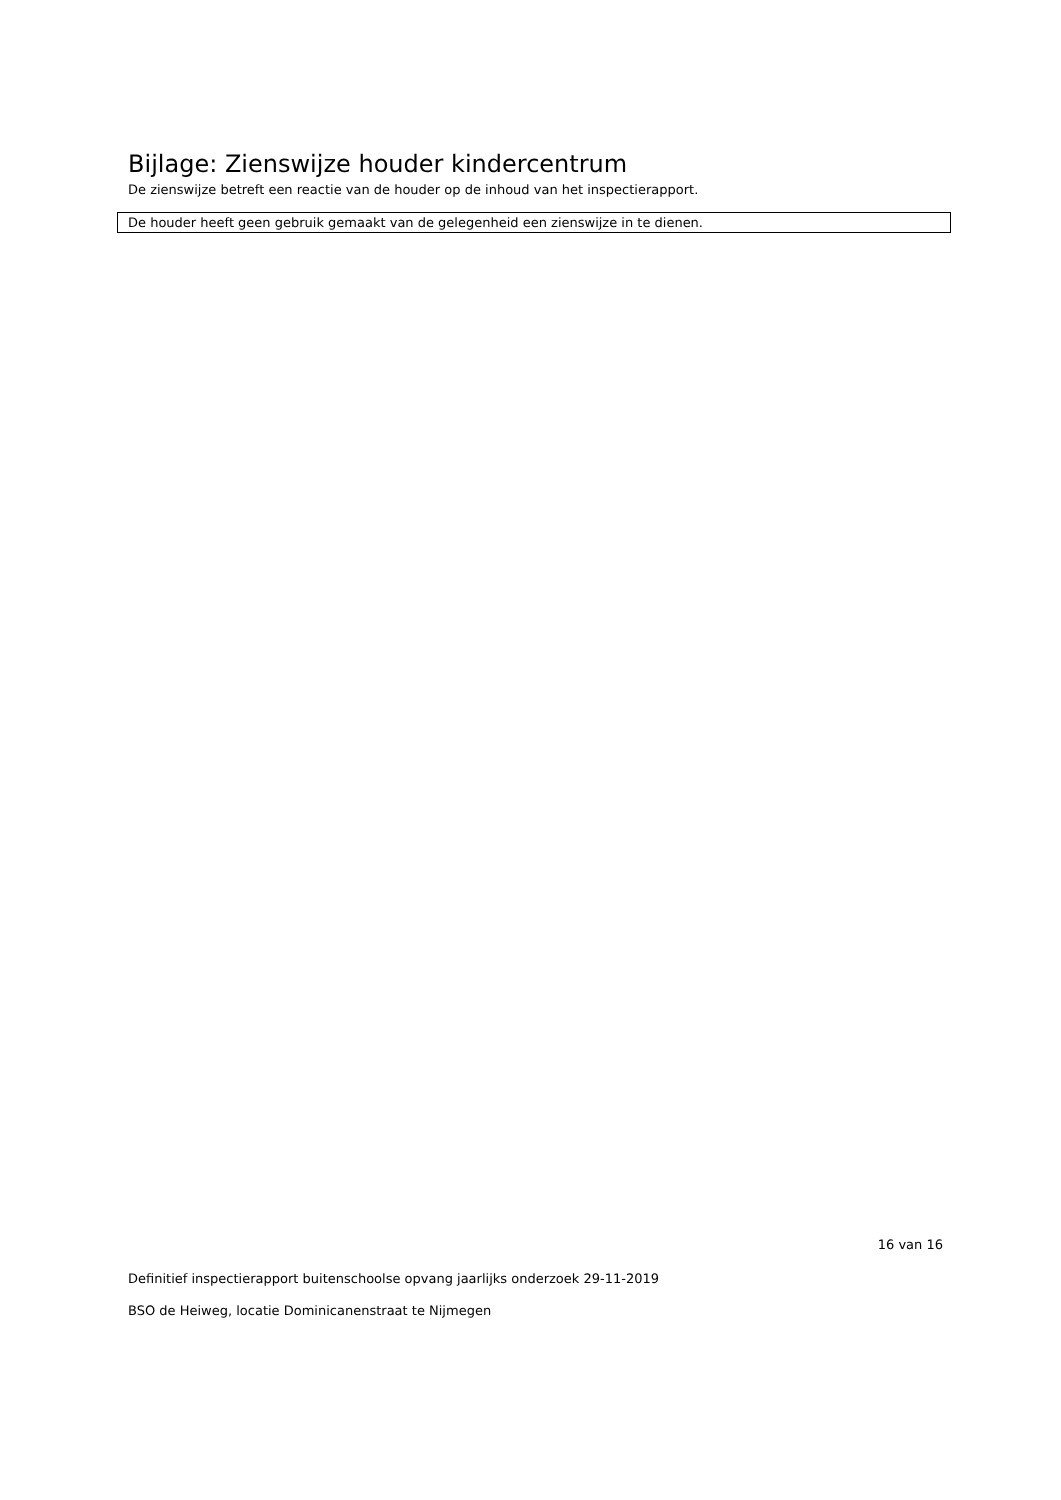Bijlage: Zienswijze houder kindercentrum
De zienswijze betreft een reactie van de houder op de inhoud van het inspectierapport.
De houder heeft geen gebruik gemaakt van de gelegenheid een zienswijze in te dienen.
16 van 16
Definitief inspectierapport buitenschoolse opvang jaarlijks onderzoek 29-11-2019
BSO de Heiweg, locatie Dominicanenstraat te Nijmegen